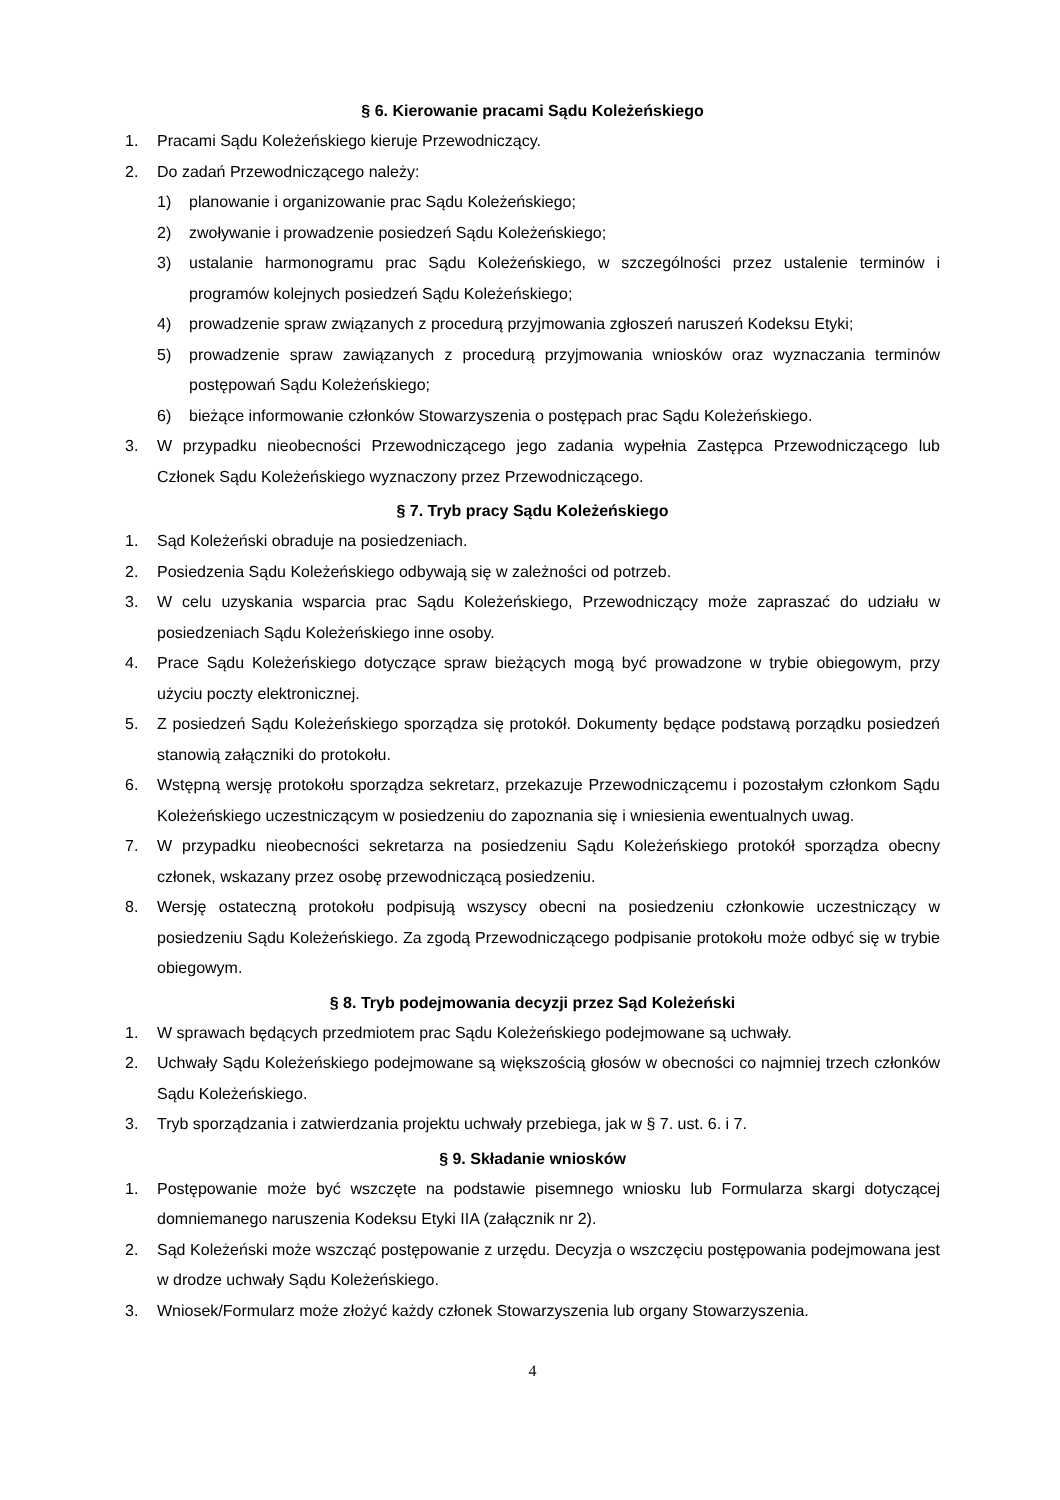§ 6. Kierowanie pracami Sądu Koleżeńskiego
1. Pracami Sądu Koleżeńskiego kieruje Przewodniczący.
2. Do zadań Przewodniczącego należy:
1) planowanie i organizowanie prac Sądu Koleżeńskiego;
2) zwoływanie i prowadzenie posiedzeń Sądu Koleżeńskiego;
3) ustalanie harmonogramu prac Sądu Koleżeńskiego, w szczególności przez ustalenie terminów i programów kolejnych posiedzeń Sądu Koleżeńskiego;
4) prowadzenie spraw związanych z procedurą przyjmowania zgłoszeń naruszeń Kodeksu Etyki;
5) prowadzenie spraw zawiązanych z procedurą przyjmowania wniosków oraz wyznaczania terminów postępowań Sądu Koleżeńskiego;
6) bieżące informowanie członków Stowarzyszenia o postępach prac Sądu Koleżeńskiego.
3. W przypadku nieobecności Przewodniczącego jego zadania wypełnia Zastępca Przewodniczącego lub Członek Sądu Koleżeńskiego wyznaczony przez Przewodniczącego.
§ 7. Tryb pracy Sądu Koleżeńskiego
1. Sąd Koleżeński obraduje na posiedzeniach.
2. Posiedzenia Sądu Koleżeńskiego odbywają się w zależności od potrzeb.
3. W celu uzyskania wsparcia prac Sądu Koleżeńskiego, Przewodniczący może zapraszać do udziału w posiedzeniach Sądu Koleżeńskiego inne osoby.
4. Prace Sądu Koleżeńskiego dotyczące spraw bieżących mogą być prowadzone w trybie obiegowym, przy użyciu poczty elektronicznej.
5. Z posiedzeń Sądu Koleżeńskiego sporządza się protokół. Dokumenty będące podstawą porządku posiedzeń stanowią załączniki do protokołu.
6. Wstępną wersję protokołu sporządza sekretarz, przekazuje Przewodniczącemu i pozostałym członkom Sądu Koleżeńskiego uczestniczącym w posiedzeniu do zapoznania się i wniesienia ewentualnych uwag.
7. W przypadku nieobecności sekretarza na posiedzeniu Sądu Koleżeńskiego protokół sporządza obecny członek, wskazany przez osobę przewodniczącą posiedzeniu.
8. Wersję ostateczną protokołu podpisują wszyscy obecni na posiedzeniu członkowie uczestniczący w posiedzeniu Sądu Koleżeńskiego. Za zgodą Przewodniczącego podpisanie protokołu może odbyć się w trybie obiegowym.
§ 8. Tryb podejmowania decyzji przez Sąd Koleżeński
1. W sprawach będących przedmiotem prac Sądu Koleżeńskiego podejmowane są uchwały.
2. Uchwały Sądu Koleżeńskiego podejmowane są większością głosów w obecności co najmniej trzech członków Sądu Koleżeńskiego.
3. Tryb sporządzania i zatwierdzania projektu uchwały przebiega, jak w § 7. ust. 6. i 7.
§ 9. Składanie wniosków
1. Postępowanie może być wszczęte na podstawie pisemnego wniosku lub Formularza skargi dotyczącej domniemanego naruszenia Kodeksu Etyki IIA (załącznik nr 2).
2. Sąd Koleżeński może wszcząć postępowanie z urzędu. Decyzja o wszczęciu postępowania podejmowana jest w drodze uchwały Sądu Koleżeńskiego.
3. Wniosek/Formularz może złożyć każdy członek Stowarzyszenia lub organy Stowarzyszenia.
4